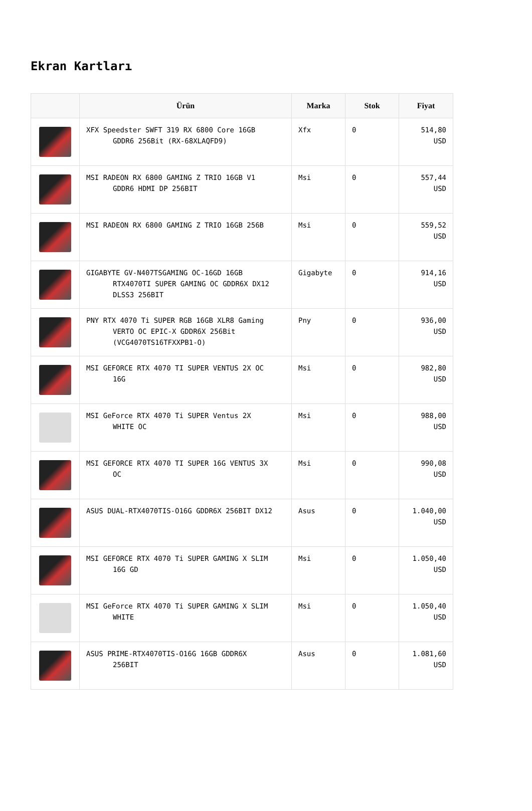Ekran Kartları
| | Ürün | Marka | Stok | Fiyat |
| --- | --- | --- | --- | --- |
| | XFX Speedster SWFT 319 RX 6800 Core 16GB GDDR6 256Bit (RX-68XLAQFD9) | Xfx | 0 | 514,80 USD |
| | MSI RADEON RX 6800 GAMING Z TRIO 16GB V1 GDDR6 HDMI DP 256BIT | Msi | 0 | 557,44 USD |
| | MSI RADEON RX 6800 GAMING Z TRIO 16GB 256B | Msi | 0 | 559,52 USD |
| | GIGABYTE GV-N407TSGAMING OC-16GD 16GB RTX4070TI SUPER GAMING OC GDDR6X DX12 DLSS3 256BIT | Gigabyte | 0 | 914,16 USD |
| | PNY RTX 4070 Ti SUPER RGB 16GB XLR8 Gaming VERTO OC EPIC-X GDDR6X 256Bit (VCG4070TS16TFXXPB1-O) | Pny | 0 | 936,00 USD |
| | MSI GEFORCE RTX 4070 TI SUPER VENTUS 2X OC 16G | Msi | 0 | 982,80 USD |
| | MSI GeForce RTX 4070 Ti SUPER Ventus 2X WHITE OC | Msi | 0 | 988,00 USD |
| | MSI GEFORCE RTX 4070 TI SUPER 16G VENTUS 3X OC | Msi | 0 | 990,08 USD |
| | ASUS DUAL-RTX4070TIS-O16G GDDR6X 256BIT DX12 | Asus | 0 | 1.040,00 USD |
| | MSI GEFORCE RTX 4070 Ti SUPER GAMING X SLIM 16G GD | Msi | 0 | 1.050,40 USD |
| | MSI GeForce RTX 4070 Ti SUPER GAMING X SLIM WHITE | Msi | 0 | 1.050,40 USD |
| | ASUS PRIME-RTX4070TIS-O16G 16GB GDDR6X 256BIT | Asus | 0 | 1.081,60 USD |